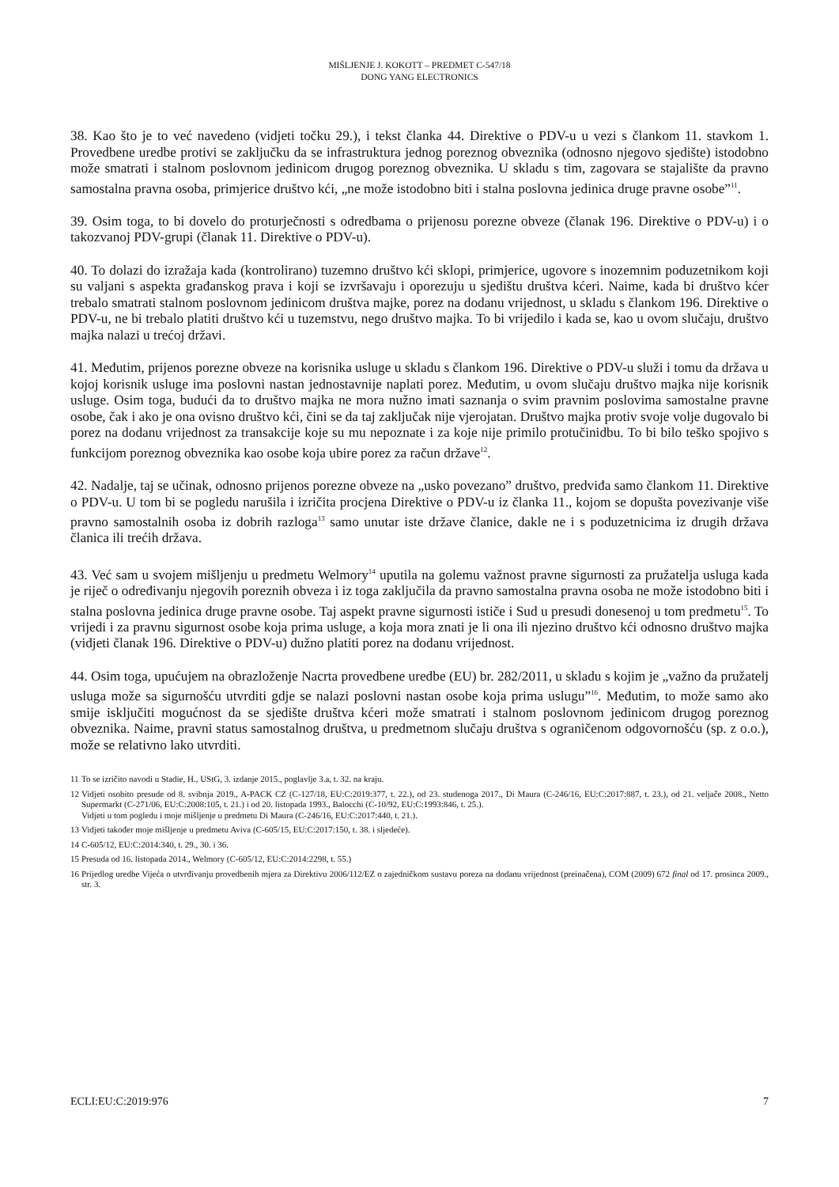MIŠLJENJE J. KOKOTT – PREDMET C-547/18
DONG YANG ELECTRONICS
38. Kao što je to već navedeno (vidjeti točku 29.), i tekst članka 44. Direktive o PDV-u u vezi s člankom 11. stavkom 1. Provedbene uredbe protivi se zaključku da se infrastruktura jednog poreznog obveznika (odnosno njegovo sjedište) istodobno može smatrati i stalnom poslovnom jedinicom drugog poreznog obveznika. U skladu s tim, zagovara se stajalište da pravno samostalna pravna osoba, primjerice društvo kći, „ne može istodobno biti i stalna poslovna jedinica druge pravne osobe”<sup>11</sup>.
39. Osim toga, to bi dovelo do proturječnosti s odredbama o prijenosu porezne obveze (članak 196. Direktive o PDV-u) i o takozvanoj PDV-grupi (članak 11. Direktive o PDV-u).
40. To dolazi do izražaja kada (kontrolirano) tuzemno društvo kći sklopi, primjerice, ugovore s inozemnim poduzetnikom koji su valjani s aspekta građanskog prava i koji se izvršavaju i oporezuju u sjedištu društva kćeri. Naime, kada bi društvo kćer trebalo smatrati stalnom poslovnom jedinicom društva majke, porez na dodanu vrijednost, u skladu s člankom 196. Direktive o PDV-u, ne bi trebalo platiti društvo kći u tuzemstvu, nego društvo majka. To bi vrijedilo i kada se, kao u ovom slučaju, društvo majka nalazi u trećoj državi.
41. Međutim, prijenos porezne obveze na korisnika usluge u skladu s člankom 196. Direktive o PDV-u služi i tomu da država u kojoj korisnik usluge ima poslovni nastan jednostavnije naplati porez. Međutim, u ovom slučaju društvo majka nije korisnik usluge. Osim toga, budući da to društvo majka ne mora nužno imati saznanja o svim pravnim poslovima samostalne pravne osobe, čak i ako je ona ovisno društvo kći, čini se da taj zaključak nije vjerojatan. Društvo majka protiv svoje volje dugovalo bi porez na dodanu vrijednost za transakcije koje su mu nepoznate i za koje nije primilo protučinidbu. To bi bilo teško spojivo s funkcijom poreznog obveznika kao osobe koja ubire porez za račun države<sup>12</sup>.
42. Nadalje, taj se učinak, odnosno prijenos porezne obveze na „usko povezano” društvo, predviđa samo člankom 11. Direktive o PDV-u. U tom bi se pogledu narušila i izričita procjena Direktive o PDV-u iz članka 11., kojom se dopušta povezivanje više pravno samostalnih osoba iz dobrih razloga<sup>13</sup> samo unutar iste države članice, dakle ne i s poduzetnicima iz drugih država članica ili trećih država.
43. Već sam u svojem mišljenju u predmetu Welmory<sup>14</sup> uputila na golemu važnost pravne sigurnosti za pružatelja usluga kada je riječ o određivanju njegovih poreznih obveza i iz toga zaključila da pravno samostalna pravna osoba ne može istodobno biti i stalna poslovna jedinica druge pravne osobe. Taj aspekt pravne sigurnosti ističe i Sud u presudi donesenoj u tom predmetu<sup>15</sup>. To vrijedi i za pravnu sigurnost osobe koja prima usluge, a koja mora znati je li ona ili njezino društvo kći odnosno društvo majka (vidjeti članak 196. Direktive o PDV-u) dužno platiti porez na dodanu vrijednost.
44. Osim toga, upućujem na obrazloženje Nacrta provedbene uredbe (EU) br. 282/2011, u skladu s kojim je „važno da pružatelj usluga može sa sigurnošću utvrditi gdje se nalazi poslovni nastan osobe koja prima uslugu”<sup>16</sup>. Međutim, to može samo ako smije isključiti mogućnost da se sjedište društva kćeri može smatrati i stalnom poslovnom jedinicom drugog poreznog obveznika. Naime, pravni status samostalnog društva, u predmetnom slučaju društva s ograničenom odgovornošću (sp. z o.o.), može se relativno lako utvrditi.
11 To se izričito navodi u Stadie, H., UStG, 3. izdanje 2015., poglavlje 3.a, t. 32. na kraju.
12 Vidjeti osobito presude od 8. svibnja 2019., A-PACK CZ (C-127/18, EU:C:2019:377, t. 22.), od 23. studenoga 2017., Di Maura (C-246/16, EU:C:2017:887, t. 23.), od 21. veljače 2008., Netto Supermarkt (C-271/06, EU:C:2008:105, t. 21.) i od 20. listopada 1993., Balocchi (C-10/92, EU:C:1993:846, t. 25.).
Vidjeti u tom pogledu i moje mišljenje u predmetu Di Maura (C-246/16, EU:C:2017:440, t. 21.).
13 Vidjeti također moje mišljenje u predmetu Aviva (C-605/15, EU:C:2017:150, t. 38. i sljedeće).
14 C-605/12, EU:C:2014:340, t. 29., 30. i 36.
15 Presuda od 16. listopada 2014., Welmory (C-605/12, EU:C:2014:2298, t. 55.)
16 Prijedlog uredbe Vijeća o utvrđivanju provedbenih mjera za Direktivu 2006/112/EZ o zajedničkom sustavu poreza na dodanu vrijednost (preinačena), COM (2009) 672 final od 17. prosinca 2009., str. 3.
ECLI:EU:C:2019:976 7